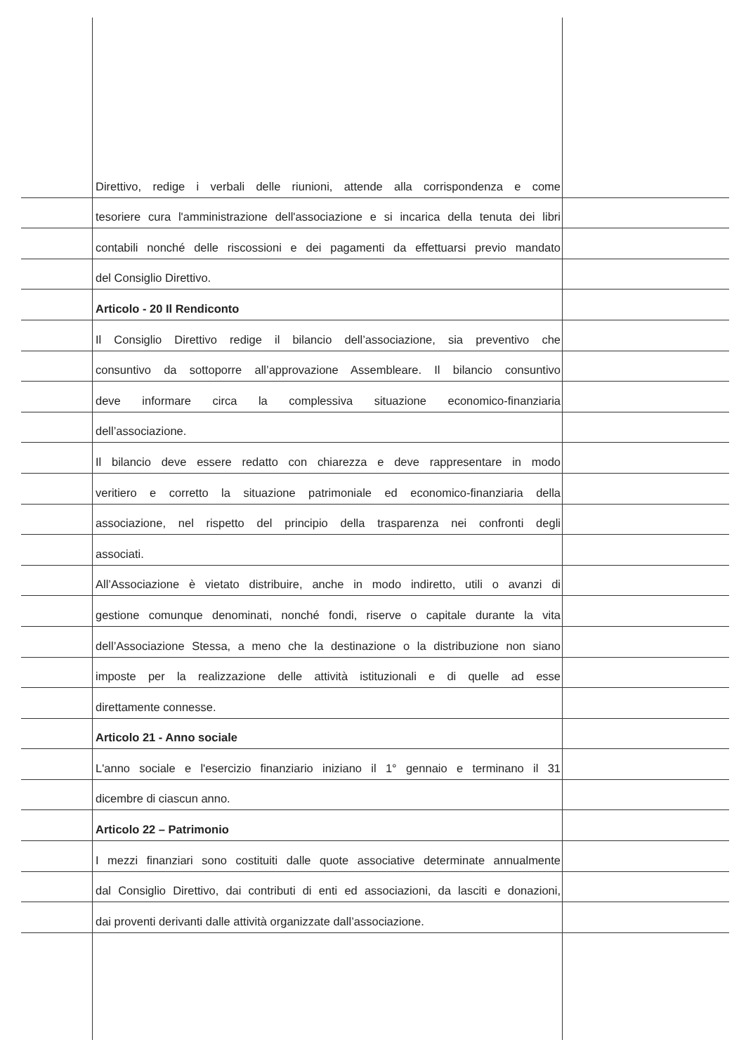Direttivo, redige i verbali delle riunioni, attende alla corrispondenza e come
tesoriere cura l'amministrazione dell'associazione e si incarica della tenuta dei libri
contabili nonché delle riscossioni e dei pagamenti da effettuarsi previo mandato
del Consiglio Direttivo.
Articolo - 20 Il Rendiconto
Il Consiglio Direttivo redige il bilancio dell’associazione, sia preventivo che
consuntivo da sottoporre all’approvazione Assembleare. Il bilancio consuntivo
deve informare circa la complessiva situazione economico-finanziaria
dell’associazione.
Il bilancio deve essere redatto con chiarezza e deve rappresentare in modo
veritiero e corretto la situazione patrimoniale ed economico-finanziaria della
associazione, nel rispetto del principio della trasparenza nei confronti degli
associati.
All’Associazione è vietato distribuire, anche in modo indiretto, utili o avanzi di
gestione comunque denominati, nonché fondi, riserve o capitale durante la vita
dell’Associazione Stessa, a meno che la destinazione o la distribuzione non siano
imposte per la realizzazione delle attività istituzionali e di quelle ad esse
direttamente connesse.
Articolo 21 - Anno sociale
L'anno sociale e l'esercizio finanziario iniziano il 1° gennaio e terminano il 31
dicembre di ciascun anno.
Articolo 22 – Patrimonio
I mezzi finanziari sono costituiti dalle quote associative determinate annualmente
dal Consiglio Direttivo, dai contributi di enti ed associazioni, da lasciti e donazioni,
dai proventi derivanti dalle attività organizzate dall’associazione.